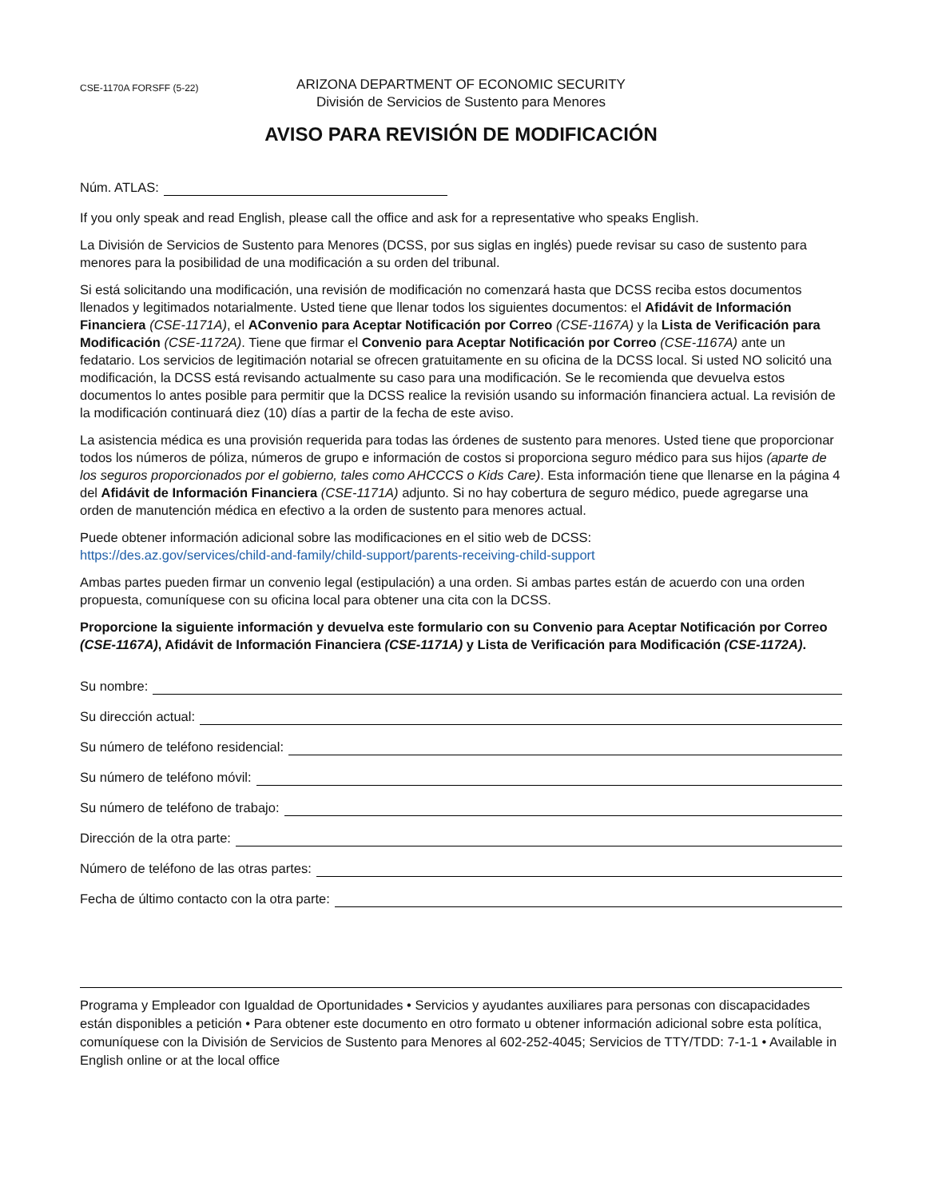CSE-1170A FORSFF (5-22)
ARIZONA DEPARTMENT OF ECONOMIC SECURITY
División de Servicios de Sustento para Menores
AVISO PARA REVISIÓN DE MODIFICACIÓN
Núm. ATLAS:
If you only speak and read English, please call the office and ask for a representative who speaks English.
La División de Servicios de Sustento para Menores (DCSS, por sus siglas en inglés) puede revisar su caso de sustento para menores para la posibilidad de una modificación a su orden del tribunal.
Si está solicitando una modificación, una revisión de modificación no comenzará hasta que DCSS reciba estos documentos llenados y legitimados notarialmente. Usted tiene que llenar todos los siguientes documentos: el Afidávit de Información Financiera (CSE-1171A), el AConvenio para Aceptar Notificación por Correo (CSE-1167A) y la Lista de Verificación para Modificación (CSE-1172A). Tiene que firmar el Convenio para Aceptar Notificación por Correo (CSE-1167A) ante un fedatario. Los servicios de legitimación notarial se ofrecen gratuitamente en su oficina de la DCSS local. Si usted NO solicitó una modificación, la DCSS está revisando actualmente su caso para una modificación. Se le recomienda que devuelva estos documentos lo antes posible para permitir que la DCSS realice la revisión usando su información financiera actual. La revisión de la modificación continuará diez (10) días a partir de la fecha de este aviso.
La asistencia médica es una provisión requerida para todas las órdenes de sustento para menores. Usted tiene que proporcionar todos los números de póliza, números de grupo e información de costos si proporciona seguro médico para sus hijos (aparte de los seguros proporcionados por el gobierno, tales como AHCCCS o Kids Care). Esta información tiene que llenarse en la página 4 del Afidávit de Información Financiera (CSE-1171A) adjunto. Si no hay cobertura de seguro médico, puede agregarse una orden de manutención médica en efectivo a la orden de sustento para menores actual.
Puede obtener información adicional sobre las modificaciones en el sitio web de DCSS:
https://des.az.gov/services/child-and-family/child-support/parents-receiving-child-support
Ambas partes pueden firmar un convenio legal (estipulación) a una orden. Si ambas partes están de acuerdo con una orden propuesta, comuníquese con su oficina local para obtener una cita con la DCSS.
Proporcione la siguiente información y devuelva este formulario con su Convenio para Aceptar Notificación por Correo (CSE-1167A), Afidávit de Información Financiera (CSE-1171A) y Lista de Verificación para Modificación (CSE-1172A).
Su nombre:
Su dirección actual:
Su número de teléfono residencial:
Su número de teléfono móvil:
Su número de teléfono de trabajo:
Dirección de la otra parte:
Número de teléfono de las otras partes:
Fecha de último contacto con la otra parte:
Programa y Empleador con Igualdad de Oportunidades • Servicios y ayudantes auxiliares para personas con discapacidades están disponibles a petición • Para obtener este documento en otro formato u obtener información adicional sobre esta política, comuníquese con la División de Servicios de Sustento para Menores al 602-252-4045; Servicios de TTY/TDD: 7-1-1 • Available in English online or at the local office